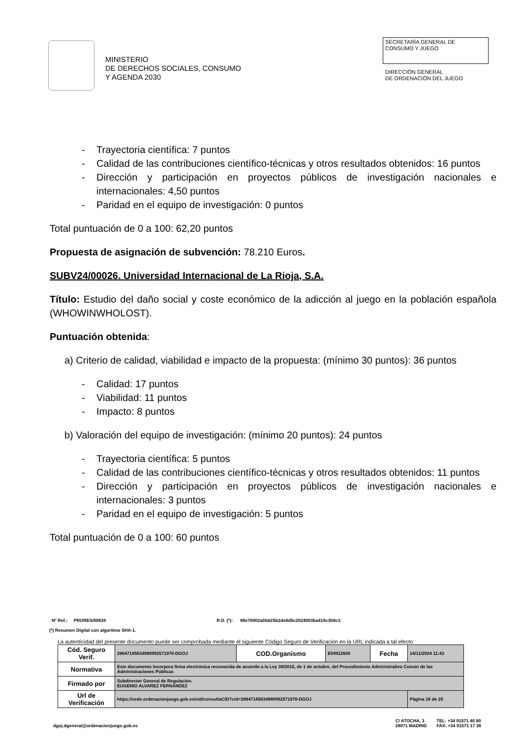MINISTERIO
DE DERECHOS SOCIALES, CONSUMO
Y AGENDA 2030
SECRETARÍA GENERAL DE
CONSUMO Y JUEGO
DIRECCIÓN GENERAL
DE ORDENACIÓN DEL JUEGO
- Trayectoria científica: 7 puntos
- Calidad de las contribuciones científico-técnicas y otros resultados obtenidos: 16 puntos
- Dirección y participación en proyectos públicos de investigación nacionales e internacionales: 4,50 puntos
- Paridad en el equipo de investigación: 0 puntos
Total puntuación de 0 a 100: 62,20 puntos
Propuesta de asignación de subvención: 78.210 Euros.
SUBV24/00026. Universidad Internacional de La Rioja, S.A.
Título: Estudio del daño social y coste económico de la adicción al juego en la población española (WHOWINWHOLOST).
Puntuación obtenida:
a) Criterio de calidad, viabilidad e impacto de la propuesta: (mínimo 30 puntos): 36 puntos
- Calidad: 17 puntos
- Viabilidad: 11 puntos
- Impacto: 8 puntos
b) Valoración del equipo de investigación: (mínimo 20 puntos): 24 puntos
- Trayectoria científica: 5 puntos
- Calidad de las contribuciones científico-técnicas y otros resultados obtenidos: 11 puntos
- Dirección y participación en proyectos públicos de investigación nacionales e internacionales: 3 puntos
- Paridad en el equipo de investigación: 5 puntos
Total puntuación de 0 a 100: 60 puntos
Nº Ref.: PRORES/00639 R.D. (*): 88e76902a0bb25b2de6d5c2024003ba419c3b9c3
(*) Resumen Digital con algoritmo SHA-1.
La autenticidad del presente documento puede ser comprobada mediante el siguiente Código Seguro de Verificación en la URL indicada a tal efecto
| Cód. Seguro Verif. | 28647185634980992571970-DGOJ | COD.Organismo | E04912605 | Fecha | 14/11/2024 11:43 |
| Normativa | Este documento incorpora firma electrónica reconocida de acuerdo a la Ley 39/2015, de 1 de octubre, del Procedimiento Administrativo Común de las Administraciones Públicas | | | | |
| Firmado por | Subdirector General de Regulación. EUGENIO ALVAREZ FERNÁNDEZ | | | | |
| Url de Verificación | https://sede.ordenacionjuego.gob.es/cid/consultaCID?cid=28647185634980992571970-DGOJ | | | | Página 18 de 25 |
dgoj.dgeneral@ordenacionjuego.gob.es C/ ATOCHA, 3
28071 MADRID TEL: +34 91571 40 80
FAX: +34 91571 17 36